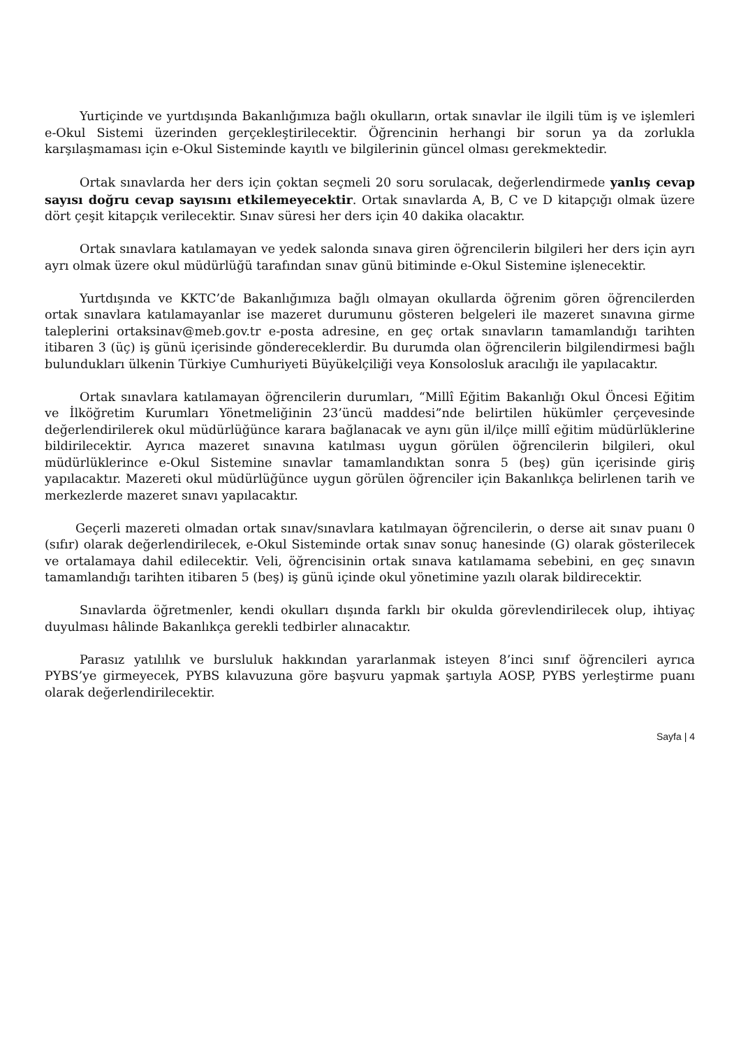Yurtiçinde ve yurtdışında Bakanlığımıza bağlı okulların, ortak sınavlar ile ilgili tüm iş ve işlemleri e-Okul Sistemi üzerinden gerçekleştirilecektir. Öğrencinin herhangi bir sorun ya da zorlukla karşılaşmaması için e-Okul Sisteminde kayıtlı ve bilgilerinin güncel olması gerekmektedir.
Ortak sınavlarda her ders için çoktan seçmeli 20 soru sorulacak, değerlendirmede yanlış cevap sayısı doğru cevap sayısını etkilemeyecektir. Ortak sınavlarda A, B, C ve D kitapçığı olmak üzere dört çeşit kitapçık verilecektir. Sınav süresi her ders için 40 dakika olacaktır.
Ortak sınavlara katılamayan ve yedek salonda sınava giren öğrencilerin bilgileri her ders için ayrı ayrı olmak üzere okul müdürlüğü tarafından sınav günü bitiminde e-Okul Sistemine işlenecektir.
Yurtdışında ve KKTC’de Bakanlığımıza bağlı olmayan okullarda öğrenim gören öğrencilerden ortak sınavlara katılamayanlar ise mazeret durumunu gösteren belgeleri ile mazeret sınavına girme taleplerini ortaksinav@meb.gov.tr e-posta adresine, en geç ortak sınavların tamamlandığı tarihten itibaren 3 (üç) iş günü içerisinde göndereceklerdir. Bu durumda olan öğrencilerin bilgilendirmesi bağlı bulundukları ülkenin Türkiye Cumhuriyeti Büyükelçiliği veya Konsolosluk aracılığı ile yapılacaktır.
Ortak sınavlara katılamayan öğrencilerin durumları, “Millî Eğitim Bakanlığı Okul Öncesi Eğitim ve İlköğretim Kurumları Yönetmeliğinin 23’üncü maddesi”nde belirtilen hükümler çerçevesinde değerlendirilerek okul müdürlüğünce karara bağlanacak ve aynı gün il/ilçe millî eğitim müdürlüklerine bildirilecektir. Ayrıca mazeret sınavına katılması uygun görülen öğrencilerin bilgileri, okul müdürlüklerince e-Okul Sistemine sınavlar tamamlandıktan sonra 5 (beş) gün içerisinde giriş yapılacaktır. Mazereti okul müdürlüğünce uygun görülen öğrenciler için Bakanlıkça belirlenen tarih ve merkezlerde mazeret sınavı yapılacaktır.
Geçerli mazereti olmadan ortak sınav/sınavlara katılmayan öğrencilerin, o derse ait sınav puanı 0 (sıfır) olarak değerlendirilecek, e-Okul Sisteminde ortak sınav sonuç hanesinde (G) olarak gösterilecek ve ortalamaya dahil edilecektir. Veli, öğrencisinin ortak sınava katılamama sebebini, en geç sınavın tamamlandığı tarihten itibaren 5 (beş) iş günü içinde okul yönetimine yazılı olarak bildirecektir.
Sınavlarda öğretmenler, kendi okulları dışında farklı bir okulda görevlendirilecek olup, ihtiyaç duyulması hâlinde Bakanlıkça gerekli tedbirler alınacaktır.
Parasız yatılılık ve bursluluk hakkından yararlanmak isteyen 8’inci sınıf öğrencileri ayrıca PYBS’ye girmeyecek, PYBS kılavuzuna göre başvuru yapmak şartıyla AOSP, PYBS yerleştirme puanı olarak değerlendirilecektir.
Sayfa | 4